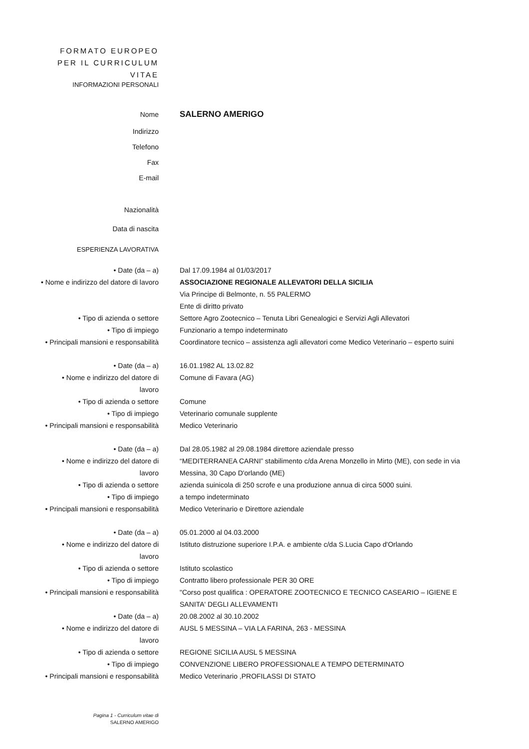FORMATO EUROPEO
PER IL CURRICULUM
VITAE
INFORMAZIONI PERSONALI
Nome
SALERNO AMERIGO
Indirizzo
Telefono
Fax
E-mail
Nazionalità
Data di nascita
ESPERIENZA LAVORATIVA
• Date (da – a) Dal 17.09.1984 al 01/03/2017
• Nome e indirizzo del datore di lavoro
ASSOCIAZIONE REGIONALE ALLEVATORI DELLA SICILIA
Via Principe di Belmonte, n. 55 PALERMO
Ente di diritto privato
• Tipo di azienda o settore Settore Agro Zootecnico – Tenuta Libri Genealogici e Servizi Agli Allevatori
• Tipo di impiego Funzionario a tempo indeterminato
• Principali mansioni e responsabilità
Coordinatore tecnico – assistenza agli allevatori come Medico Veterinario – esperto suini
• Date (da – a) 16.01.1982 AL 13.02.82
• Nome e indirizzo del datore di
lavoro
Comune di Favara (AG)
• Tipo di azienda o settore Comune
• Tipo di impiego Veterinario comunale supplente
• Principali mansioni e responsabilità
Medico Veterinario
• Date (da – a) Dal 28.05.1982 al 29.08.1984 direttore aziendale presso
• Nome e indirizzo del datore di
lavoro
“MEDITERRANEA CARNI” stabilimento c/da Arena Monzello in Mirto (ME), con sede in via Messina, 30 Capo D'orlando (ME)
• Tipo di azienda o settore azienda suinicola di 250 scrofe e una produzione annua di circa 5000 suini.
• Tipo di impiego a tempo indeterminato
• Principali mansioni e responsabilità
Medico Veterinario e Direttore aziendale
• Date (da – a) 05.01.2000 al 04.03.2000
• Nome e indirizzo del datore di
lavoro
Istituto distruzione superiore I.P.A. e ambiente c/da S.Lucia Capo d'Orlando
• Tipo di azienda o settore Istituto scolastico
• Tipo di impiego Contratto libero professionale PER 30 ORE
• Principali mansioni e responsabilità
"Corso post qualifica : OPERATORE ZOOTECNICO E TECNICO CASEARIO – IGIENE E SANITA' DEGLI ALLEVAMENTI
• Date (da – a) 20.08.2002 al 30.10.2002
• Nome e indirizzo del datore di
lavoro
AUSL 5 MESSINA – VIA LA FARINA, 263 - MESSINA
• Tipo di azienda o settore REGIONE SICILIA AUSL 5 MESSINA
• Tipo di impiego CONVENZIONE LIBERO PROFESSIONALE A TEMPO DETERMINATO
• Principali mansioni e responsabilità
Medico Veterinario ,PROFILASSI DI STATO
Pagina 1 - Curriculum vitae di
SALERNO AMERIGO